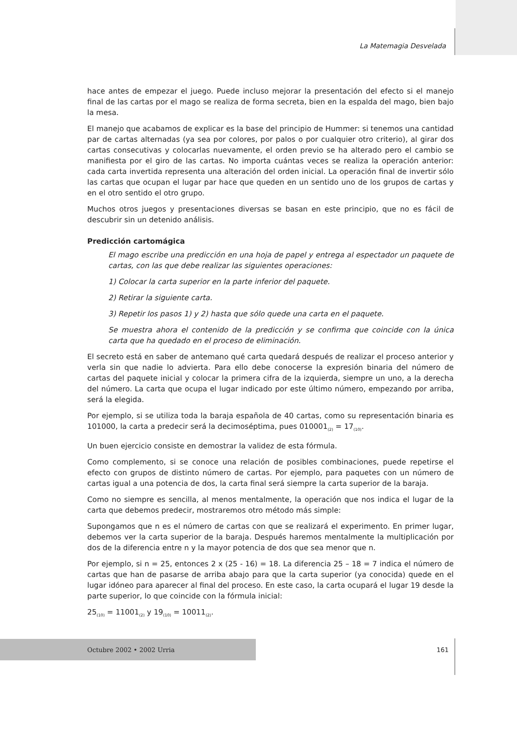La Matemagia Desvelada
hace antes de empezar el juego. Puede incluso mejorar la presentación del efecto si el manejo final de las cartas por el mago se realiza de forma secreta, bien en la espalda del mago, bien bajo la mesa.
El manejo que acabamos de explicar es la base del principio de Hummer: si tenemos una cantidad par de cartas alternadas (ya sea por colores, por palos o por cualquier otro criterio), al girar dos cartas consecutivas y colocarlas nuevamente, el orden previo se ha alterado pero el cambio se manifiesta por el giro de las cartas. No importa cuántas veces se realiza la operación anterior: cada carta invertida representa una alteración del orden inicial. La operación final de invertir sólo las cartas que ocupan el lugar par hace que queden en un sentido uno de los grupos de cartas y en el otro sentido el otro grupo.
Muchos otros juegos y presentaciones diversas se basan en este principio, que no es fácil de descubrir sin un detenido análisis.
Predicción cartomágica
El mago escribe una predicción en una hoja de papel y entrega al espectador un paquete de cartas, con las que debe realizar las siguientes operaciones:
1) Colocar la carta superior en la parte inferior del paquete.
2) Retirar la siguiente carta.
3) Repetir los pasos 1) y 2) hasta que sólo quede una carta en el paquete.
Se muestra ahora el contenido de la predicción y se confirma que coincide con la única carta que ha quedado en el proceso de eliminación.
El secreto está en saber de antemano qué carta quedará después de realizar el proceso anterior y verla sin que nadie lo advierta. Para ello debe conocerse la expresión binaria del número de cartas del paquete inicial y colocar la primera cifra de la izquierda, siempre un uno, a la derecha del número. La carta que ocupa el lugar indicado por este último número, empezando por arriba, será la elegida.
Por ejemplo, si se utiliza toda la baraja española de 40 cartas, como su representación binaria es 101000, la carta a predecir será la decimoséptima, pues 010001<sub>(2)</sub> = 17<sub>(10)</sub>.
Un buen ejercicio consiste en demostrar la validez de esta fórmula.
Como complemento, si se conoce una relación de posibles combinaciones, puede repetirse el efecto con grupos de distinto número de cartas. Por ejemplo, para paquetes con un número de cartas igual a una potencia de dos, la carta final será siempre la carta superior de la baraja.
Como no siempre es sencilla, al menos mentalmente, la operación que nos indica el lugar de la carta que debemos predecir, mostraremos otro método más simple:
Supongamos que n es el número de cartas con que se realizará el experimento. En primer lugar, debemos ver la carta superior de la baraja. Después haremos mentalmente la multiplicación por dos de la diferencia entre n y la mayor potencia de dos que sea menor que n.
Por ejemplo, si n = 25, entonces 2 x (25 - 16) = 18. La diferencia 25 – 18 = 7 indica el número de cartas que han de pasarse de arriba abajo para que la carta superior (ya conocida) quede en el lugar idóneo para aparecer al final del proceso. En este caso, la carta ocupará el lugar 19 desde la parte superior, lo que coincide con la fórmula inicial:
25<sub>(10)</sub> = 11001<sub>(2)</sub> y 19<sub>(10)</sub> = 10011<sub>(2)</sub>.
Octubre 2002 • 2002 Urria 161